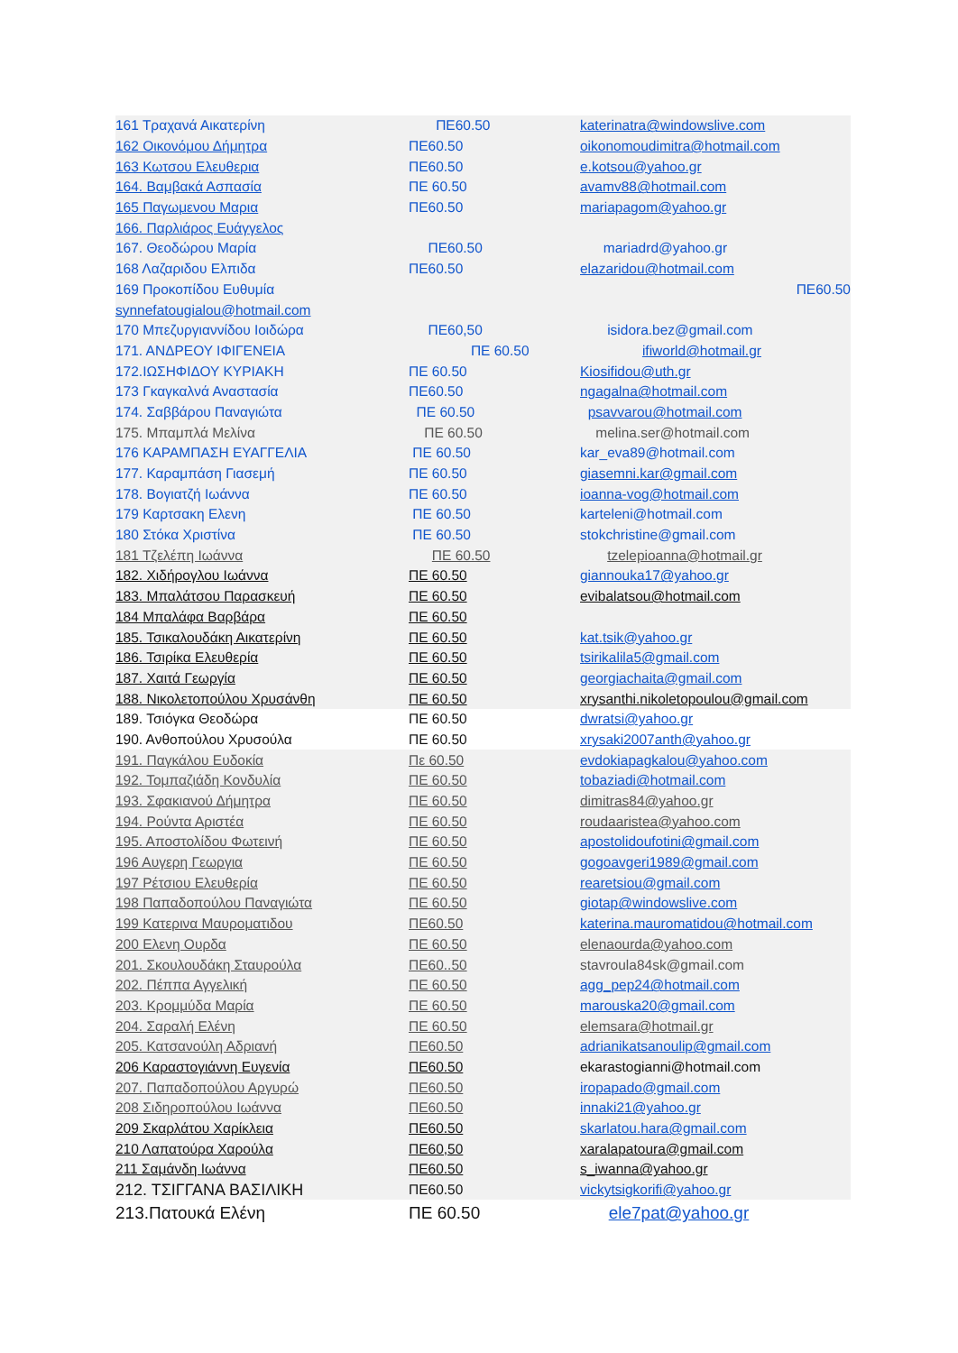| 161 Τραχανά Αικατερίνη | ΠΕ60.50 | katerinatra@windowslive.com |
| 162 Οικονόμου Δήμητρα | ΠΕ60.50 | oikonomoudimitra@hotmail.com |
| 163 Κωτσου Ελευθερια | ΠΕ60.50 | e.kotsou@yahoo.gr |
| 164. Βαμβακά Ασπασία | ΠΕ 60.50 | avamv88@hotmail.com |
| 165 Παγωμενου Μαρια | ΠΕ60.50 | mariapagom@yahoo.gr |
| 166. Παρλιάρος Ευάγγελος | | |
| 167. Θεοδώρου Μαρία | ΠΕ60.50 | mariadrd@yahoo.gr |
| 168 Λαζαριδου Ελπιδα | ΠΕ60.50 | elazaridou@hotmail.com |
| 169 Προκοπίδου Ευθυμία | | ΠΕ60.50 |
| synnefatougialou@hotmail.com | | |
| 170 Μπεζυργιαννίδου Ιοιδώρα | ΠΕ60,50 | isidora.bez@gmail.com |
| 171. ΑΝΔΡΕΟΥ ΙΦΙΓΕΝΕΙΑ | ΠΕ 60.50 | ifiworld@hotmail.gr |
| 172.ΙΩΣΗΦΙΔΟΥ ΚΥΡΙΑΚΗ | ΠΕ 60.50 | Kiosifidou@uth.gr |
| 173 Γκαγκαλνά Αναστασία | ΠΕ60.50 | ngagalna@hotmail.com |
| 174. Σαββάρου Παναγιώτα | ΠΕ 60.50 | psavvarou@hotmail.com |
| 175. Μπαμπλά Μελίνα | ΠΕ 60.50 | melina.ser@hotmail.com |
| 176 ΚΑΡΑΜΠΑΣΗ ΕΥΑΓΓΕΛΙΑ | ΠΕ 60.50 | kar_eva89@hotmail.com |
| 177. Καραμπάση Γιασεμή | ΠΕ 60.50 | giasemni.kar@gmail.com |
| 178. Βογιατζή Ιωάννα | ΠΕ 60.50 | ioanna-vog@hotmail.com |
| 179 Καρτσακη Ελενη | ΠΕ 60.50 | karteleni@hotmail.com |
| 180 Στόκα Χριστίνα | ΠΕ 60.50 | stokchristine@gmail.com |
| 181 Τζελέπη Ιωάννα | ΠΕ 60.50 | tzelepioanna@hotmail.gr |
| 182. Χιδήρογλου Ιωάννα | ΠΕ 60.50 | giannouka17@yahoo.gr |
| 183. Μπαλάτσου Παρασκευή | ΠΕ 60.50 | evibalatsou@hotmail.com |
| 184 Μπαλάφα Βαρβάρα | ΠΕ 60.50 | |
| 185. Τσικαλουδάκη Αικατερίνη | ΠΕ 60.50 | kat.tsik@yahoo.gr |
| 186. Τσιρίκα Ελευθερία | ΠΕ 60.50 | tsirikalila5@gmail.com |
| 187. Χαιτά Γεωργία | ΠΕ 60.50 | georgiachaita@gmail.com |
| 188. Νικολετοπούλου Χρυσάνθη | ΠΕ 60.50 | xrysanthi.nikoletopoulou@gmail.com |
| 189. Τσιόγκα Θεοδώρα | ΠΕ 60.50 | dwratsi@yahoo.gr |
| 190. Ανθοπούλου Χρυσούλα | ΠΕ 60.50 | xrysaki2007anth@yahoo.gr |
| 191. Παγκάλου Ευδοκία | Πε 60.50 | evdokiapagkalou@yahoo.com |
| 192. Τομπαζιάδη Κονδυλία | ΠΕ 60.50 | tobaziadi@hotmail.com |
| 193. Σφακιανού Δήμητρα | ΠΕ 60.50 | dimitras84@yahoo.gr |
| 194. Ρούντα Αριστέα | ΠΕ 60.50 | roudaaristea@yahoo.com |
| 195. Αποστολίδου Φωτεινή | ΠΕ 60.50 | apostolidoufotini@gmail.com |
| 196 Αυγερη Γεωργια | ΠΕ 60.50 | gogoavgeri1989@gmail.com |
| 197 Ρέτσιου Ελευθερία | ΠΕ 60.50 | rearetsiou@gmail.com |
| 198 Παπαδοπούλου Παναγιώτα | ΠΕ 60.50 | giotap@windowslive.com |
| 199 Κατερινα Μαυροματιδου | ΠΕ60.50 | katerina.mauromatidou@hotmail.com |
| 200 Ελενη Ουρδα | ΠΕ 60.50 | elenaourda@yahoo.com |
| 201. Σκουλουδάκη Σταυρούλα | ΠΕ60..50 | stavroula84sk@gmail.com |
| 202. Πέππα Αγγελική | ΠΕ 60.50 | agg_pep24@hotmail.com |
| 203. Κρομμύδα Μαρία | ΠΕ 60.50 | marouska20@gmail.com |
| 204. Σαραλή Ελένη | ΠΕ 60.50 | elemsara@hotmail.gr |
| 205. Κατσανούλη Αδριανή | ΠΕ60.50 | adrianikatsanoulip@gmail.com |
| 206 Καραστογιάννη Ευγενία | ΠΕ60.50 | ekarastogianni@hotmail.com |
| 207. Παπαδοπούλου Αργυρώ | ΠΕ60.50 | iropapado@gmail.com |
| 208 Σιδηροπούλου Ιωάννα | ΠΕ60.50 | innaki21@yahoo.gr |
| 209 Σκαρλάτου Χαρίκλεια | ΠΕ60.50 | skarlatou.hara@gmail.com |
| 210 Λαπατούρα Χαρούλα | ΠΕ60,50 | xaralapatoura@gmail.com |
| 211 Σαμάνδη Ιωάννα | ΠΕ60.50 | s_iwanna@yahoo.gr |
| 212. ΤΣΙΓΓΑΝΑ ΒΑΣΙΛΙΚΗ | ΠΕ60.50 | vickytsigkorifi@yahoo.gr |
| 213.Πατουκά Ελένη | ΠΕ 60.50 | ele7pat@yahoo.gr |